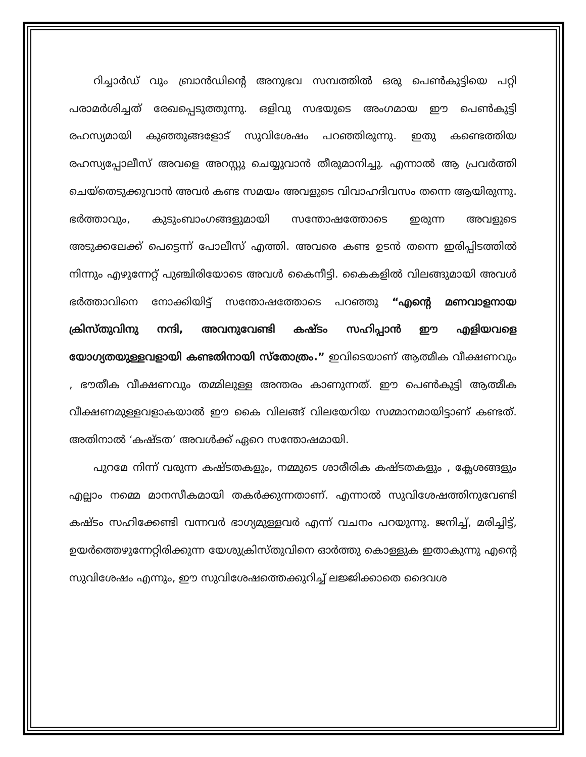റിച്ചാർഡ് വും ബ്രാൻഡിന്റെ അനുഭവ സമ്പത്തിൽ ഒരു പെൺകുട്ടിയെ പറ്റി പരാമർശിച്ചത് രേഖപ്പെടുത്തുന്നു. ഒളിവു സഭയുടെ അംഗമായ ഈ പെൺകുട്ടി രഹസ്യമായി കുഞ്ഞുങ്ങളോട് സുവിശേഷം പറഞ്ഞിരുന്നു. ഇതു കണ്ടെത്തിയ രഹസ്യപ്പോലീസ് അവളെ അറസ്റ്റു ചെയ്യുവാൻ തീരുമാനിച്ചു. എന്നാൽ ആ പ്രവർത്തി ചെയ്തെടുക്കുവാൻ അവർ കണ്ട സമയം അവളുടെ വിവാഹദിവസം തന്നെ ആയിരുന്നു. ഭർത്താവും, കുടുംബാംഗങ്ങളുമായി സന്തോഷത്തോടെ ഇരുന്ന അവളുടെ അടുക്കലേക്ക് പെട്ടെന്ന് പോലീസ് എത്തി. അവരെ കണ്ട ഉടൻ തന്നെ ഇരിപ്പിടത്തിൽ നിന്നും എഴുന്നേറ്റ് പുഞ്ചിരിയോടെ അവൾ കൈനീട്ടി. കൈകളിൽ വിലങ്ങുമായി അവൾ ഭർത്താവിനെ നോക്കിയിട്ട് സന്തോഷത്തോടെ പറഞ്ഞു “എന്റെ മണവാളനായ ക്രിസ്തുവിനു നന്ദി, അവനുവേണ്ടി കഷ്ടം സഹിപ്പാൻ ഈ എളിയവളെ യോഗ്യതയുള്ളവളായി കണ്ടതിനായി സ്തോത്രം.” ഇവിടെയാണ് ആത്മീക വീക്ഷണവും , ഭൗതീക വീക്ഷണവും തമ്മിലുള്ള അന്തരം കാണുന്നത്. ഈ പെൺകുട്ടി ആത്മീക വീക്ഷണമുള്ളവളാകയാൽ ഈ കൈ വിലങ്ങ് വിലയേറിയ സമ്മാനമായിട്ടാണ് കണ്ടത്. അതിനാൽ ‘കഷ്ടത’ അവൾക്ക് ഏറെ സന്തോഷമായി.
പുറമേ നിന്ന് വരുന്ന കഷ്ടതകളും, നമ്മുടെ ശാരീരിക കഷ്ടതകളും , ക്ലേശങ്ങളും എല്ലാം നമ്മെ മാനസീകമായി തകർക്കുന്നതാണ്. എന്നാൽ സുവിശേഷത്തിനുവേണ്ടി കഷ്ടം സഹിക്കേണ്ടി വന്നവർ ഭാഗ്യമുള്ളവർ എന്ന് വചനം പറയുന്നു. ജനിച്ച്, മരിച്ചിട്ട്, ഉയർത്തെഴുന്നേറ്റിരിക്കുന്ന യേശുക്രിസ്തുവിനെ ഓർത്തു കൊള്ളുക ഇതാകുന്നു എന്റെ സുവിശേഷം എന്നും, ഈ സുവിശേഷത്തെക്കുറിച്ച് ലജ്ജിക്കാതെ ദൈവശ